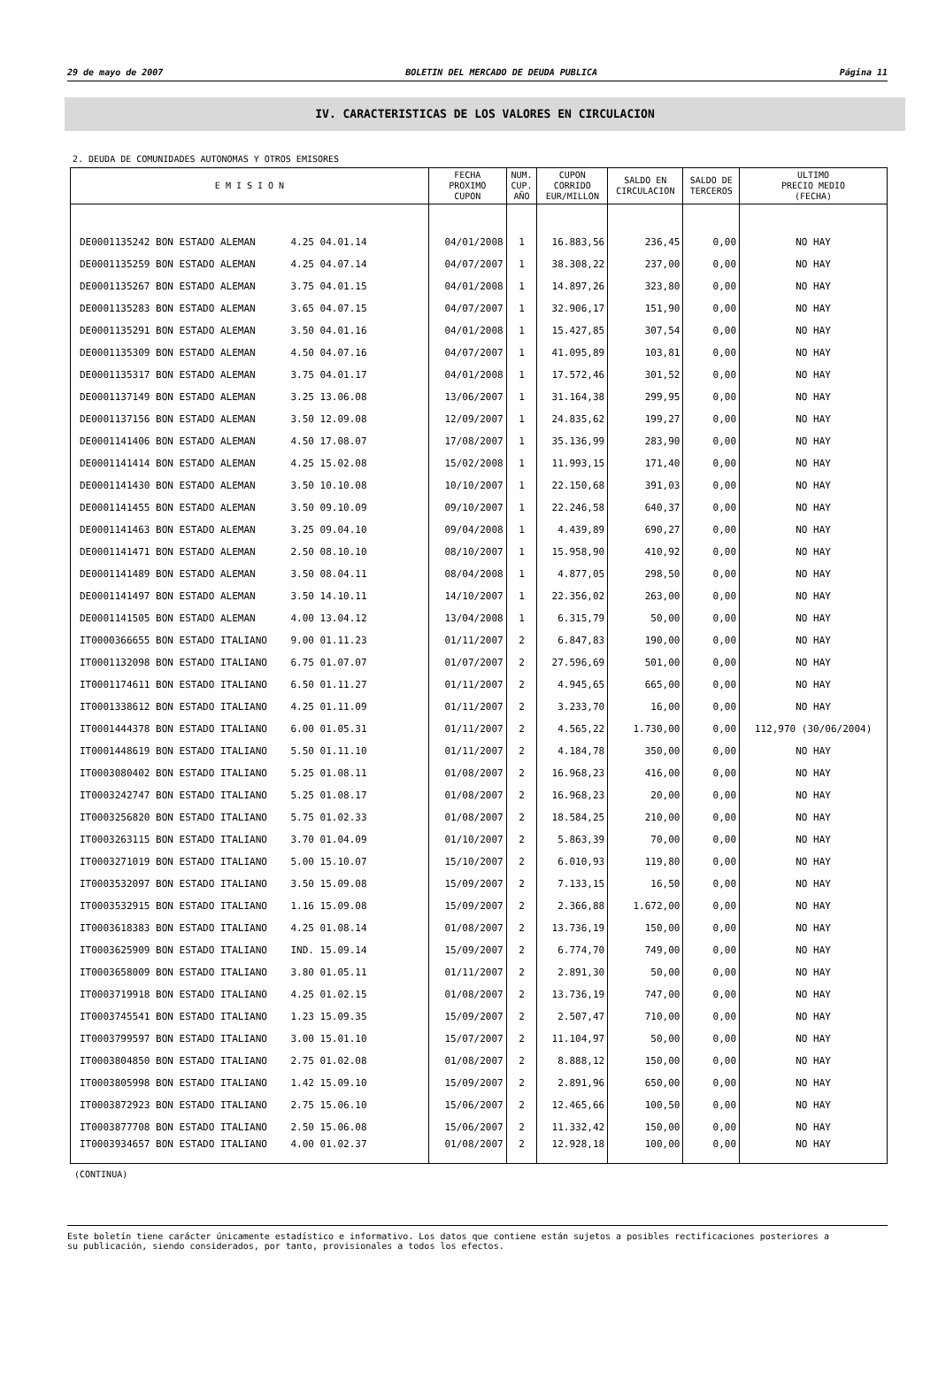29 de mayo de 2007 BOLETIN DEL MERCADO DE DEUDA PUBLICA Página 11
IV. CARACTERISTICAS DE LOS VALORES EN CIRCULACION
2. DEUDA DE COMUNIDADES AUTONOMAS Y OTROS EMISORES
| E M I S I O N | FECHA PROXIMO CUPON | NUM. CUP. AÑO | CUPON CORRIDO EUR/MILLON | SALDO EN CIRCULACION | SALDO DE TERCEROS | ULTIMO PRECIO MEDIO (FECHA) |
| --- | --- | --- | --- | --- | --- | --- |
| DE0001135242 BON ESTADO ALEMAN 4.25 04.01.14 | 04/01/2008 | 1 | 16.883,56 | 236,45 | 0,00 | NO HAY |
| DE0001135259 BON ESTADO ALEMAN 4.25 04.07.14 | 04/07/2007 | 1 | 38.308,22 | 237,00 | 0,00 | NO HAY |
| DE0001135267 BON ESTADO ALEMAN 3.75 04.01.15 | 04/01/2008 | 1 | 14.897,26 | 323,80 | 0,00 | NO HAY |
| DE0001135283 BON ESTADO ALEMAN 3.65 04.07.15 | 04/07/2007 | 1 | 32.906,17 | 151,90 | 0,00 | NO HAY |
| DE0001135291 BON ESTADO ALEMAN 3.50 04.01.16 | 04/01/2008 | 1 | 15.427,85 | 307,54 | 0,00 | NO HAY |
| DE0001135309 BON ESTADO ALEMAN 4.50 04.07.16 | 04/07/2007 | 1 | 41.095,89 | 103,81 | 0,00 | NO HAY |
| DE0001135317 BON ESTADO ALEMAN 3.75 04.01.17 | 04/01/2008 | 1 | 17.572,46 | 301,52 | 0,00 | NO HAY |
| DE0001137149 BON ESTADO ALEMAN 3.25 13.06.08 | 13/06/2007 | 1 | 31.164,38 | 299,95 | 0,00 | NO HAY |
| DE0001137156 BON ESTADO ALEMAN 3.50 12.09.08 | 12/09/2007 | 1 | 24.835,62 | 199,27 | 0,00 | NO HAY |
| DE0001141406 BON ESTADO ALEMAN 4.50 17.08.07 | 17/08/2007 | 1 | 35.136,99 | 283,90 | 0,00 | NO HAY |
| DE0001141414 BON ESTADO ALEMAN 4.25 15.02.08 | 15/02/2008 | 1 | 11.993,15 | 171,40 | 0,00 | NO HAY |
| DE0001141430 BON ESTADO ALEMAN 3.50 10.10.08 | 10/10/2007 | 1 | 22.150,68 | 391,03 | 0,00 | NO HAY |
| DE0001141455 BON ESTADO ALEMAN 3.50 09.10.09 | 09/10/2007 | 1 | 22.246,58 | 640,37 | 0,00 | NO HAY |
| DE0001141463 BON ESTADO ALEMAN 3.25 09.04.10 | 09/04/2008 | 1 | 4.439,89 | 690,27 | 0,00 | NO HAY |
| DE0001141471 BON ESTADO ALEMAN 2.50 08.10.10 | 08/10/2007 | 1 | 15.958,90 | 410,92 | 0,00 | NO HAY |
| DE0001141489 BON ESTADO ALEMAN 3.50 08.04.11 | 08/04/2008 | 1 | 4.877,05 | 298,50 | 0,00 | NO HAY |
| DE0001141497 BON ESTADO ALEMAN 3.50 14.10.11 | 14/10/2007 | 1 | 22.356,02 | 263,00 | 0,00 | NO HAY |
| DE0001141505 BON ESTADO ALEMAN 4.00 13.04.12 | 13/04/2008 | 1 | 6.315,79 | 50,00 | 0,00 | NO HAY |
| IT0000366655 BON ESTADO ITALIANO 9.00 01.11.23 | 01/11/2007 | 2 | 6.847,83 | 190,00 | 0,00 | NO HAY |
| IT0001132098 BON ESTADO ITALIANO 6.75 01.07.07 | 01/07/2007 | 2 | 27.596,69 | 501,00 | 0,00 | NO HAY |
| IT0001174611 BON ESTADO ITALIANO 6.50 01.11.27 | 01/11/2007 | 2 | 4.945,65 | 665,00 | 0,00 | NO HAY |
| IT0001338612 BON ESTADO ITALIANO 4.25 01.11.09 | 01/11/2007 | 2 | 3.233,70 | 16,00 | 0,00 | NO HAY |
| IT0001444378 BON ESTADO ITALIANO 6.00 01.05.31 | 01/11/2007 | 2 | 4.565,22 | 1.730,00 | 0,00 | 112,970 (30/06/2004) |
| IT0001448619 BON ESTADO ITALIANO 5.50 01.11.10 | 01/11/2007 | 2 | 4.184,78 | 350,00 | 0,00 | NO HAY |
| IT0003080402 BON ESTADO ITALIANO 5.25 01.08.11 | 01/08/2007 | 2 | 16.968,23 | 416,00 | 0,00 | NO HAY |
| IT0003242747 BON ESTADO ITALIANO 5.25 01.08.17 | 01/08/2007 | 2 | 16.968,23 | 20,00 | 0,00 | NO HAY |
| IT0003256820 BON ESTADO ITALIANO 5.75 01.02.33 | 01/08/2007 | 2 | 18.584,25 | 210,00 | 0,00 | NO HAY |
| IT0003263115 BON ESTADO ITALIANO 3.70 01.04.09 | 01/10/2007 | 2 | 5.863,39 | 70,00 | 0,00 | NO HAY |
| IT0003271019 BON ESTADO ITALIANO 5.00 15.10.07 | 15/10/2007 | 2 | 6.010,93 | 119,80 | 0,00 | NO HAY |
| IT0003532097 BON ESTADO ITALIANO 3.50 15.09.08 | 15/09/2007 | 2 | 7.133,15 | 16,50 | 0,00 | NO HAY |
| IT0003532915 BON ESTADO ITALIANO 1.16 15.09.08 | 15/09/2007 | 2 | 2.366,88 | 1.672,00 | 0,00 | NO HAY |
| IT0003618383 BON ESTADO ITALIANO 4.25 01.08.14 | 01/08/2007 | 2 | 13.736,19 | 150,00 | 0,00 | NO HAY |
| IT0003625909 BON ESTADO ITALIANO IND. 15.09.14 | 15/09/2007 | 2 | 6.774,70 | 749,00 | 0,00 | NO HAY |
| IT0003658009 BON ESTADO ITALIANO 3.80 01.05.11 | 01/11/2007 | 2 | 2.891,30 | 50,00 | 0,00 | NO HAY |
| IT0003719918 BON ESTADO ITALIANO 4.25 01.02.15 | 01/08/2007 | 2 | 13.736,19 | 747,00 | 0,00 | NO HAY |
| IT0003745541 BON ESTADO ITALIANO 1.23 15.09.35 | 15/09/2007 | 2 | 2.507,47 | 710,00 | 0,00 | NO HAY |
| IT0003799597 BON ESTADO ITALIANO 3.00 15.01.10 | 15/07/2007 | 2 | 11.104,97 | 50,00 | 0,00 | NO HAY |
| IT0003804850 BON ESTADO ITALIANO 2.75 01.02.08 | 01/08/2007 | 2 | 8.888,12 | 150,00 | 0,00 | NO HAY |
| IT0003805998 BON ESTADO ITALIANO 1.42 15.09.10 | 15/09/2007 | 2 | 2.891,96 | 650,00 | 0,00 | NO HAY |
| IT0003872923 BON ESTADO ITALIANO 2.75 15.06.10 | 15/06/2007 | 2 | 12.465,66 | 100,50 | 0,00 | NO HAY |
| IT0003877708 BON ESTADO ITALIANO 2.50 15.06.08 | 15/06/2007 | 2 | 11.332,42 | 150,00 | 0,00 | NO HAY |
| IT0003934657 BON ESTADO ITALIANO 4.00 01.02.37 | 01/08/2007 | 2 | 12.928,18 | 100,00 | 0,00 | NO HAY |
(CONTINUA)
Este boletín tiene carácter únicamente estadístico e informativo. Los datos que contiene están sujetos a posibles rectificaciones posteriores a
su publicación, siendo considerados, por tanto, provisionales a todos los efectos.